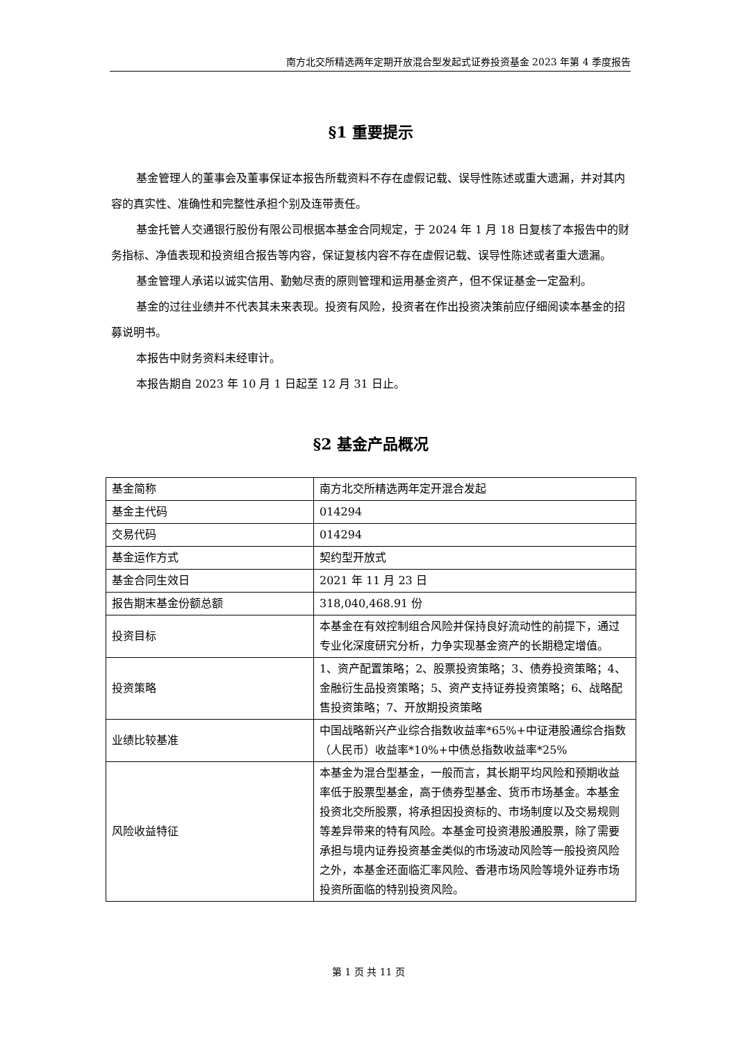南方北交所精选两年定期开放混合型发起式证券投资基金 2023 年第 4 季度报告
§1 重要提示
基金管理人的董事会及董事保证本报告所载资料不存在虚假记载、误导性陈述或重大遗漏，并对其内容的真实性、准确性和完整性承担个别及连带责任。
基金托管人交通银行股份有限公司根据本基金合同规定，于 2024 年 1 月 18 日复核了本报告中的财务指标、净值表现和投资组合报告等内容，保证复核内容不存在虚假记载、误导性陈述或者重大遗漏。
基金管理人承诺以诚实信用、勤勉尽责的原则管理和运用基金资产，但不保证基金一定盈利。
基金的过往业绩并不代表其未来表现。投资有风险，投资者在作出投资决策前应仔细阅读本基金的招募说明书。
本报告中财务资料未经审计。
本报告期自 2023 年 10 月 1 日起至 12 月 31 日止。
§2 基金产品概况
| 基金简称 | 南方北交所精选两年定开混合发起 |
| 基金主代码 | 014294 |
| 交易代码 | 014294 |
| 基金运作方式 | 契约型开放式 |
| 基金合同生效日 | 2021 年 11 月 23 日 |
| 报告期末基金份额总额 | 318,040,468.91 份 |
| 投资目标 | 本基金在有效控制组合风险并保持良好流动性的前提下，通过专业化深度研究分析，力争实现基金资产的长期稳定增值。 |
| 投资策略 | 1、资产配置策略；2、股票投资策略；3、债券投资策略；4、金融衍生品投资策略；5、资产支持证券投资策略；6、战略配售投资策略；7、开放期投资策略 |
| 业绩比较基准 | 中国战略新兴产业综合指数收益率*65%+中证港股通综合指数（人民币）收益率*10%+中债总指数收益率*25% |
| 风险收益特征 | 本基金为混合型基金，一般而言，其长期平均风险和预期收益率低于股票型基金，高于债券型基金、货币市场基金。本基金投资北交所股票，将承担因投资标的、市场制度以及交易规则等差异带来的特有风险。本基金可投资港股通股票，除了需要承担与境内证券投资基金类似的市场波动风险等一般投资风险之外，本基金还面临汇率风险、香港市场风险等境外证券市场投资所面临的特别投资风险。 |
第 1 页 共 11 页